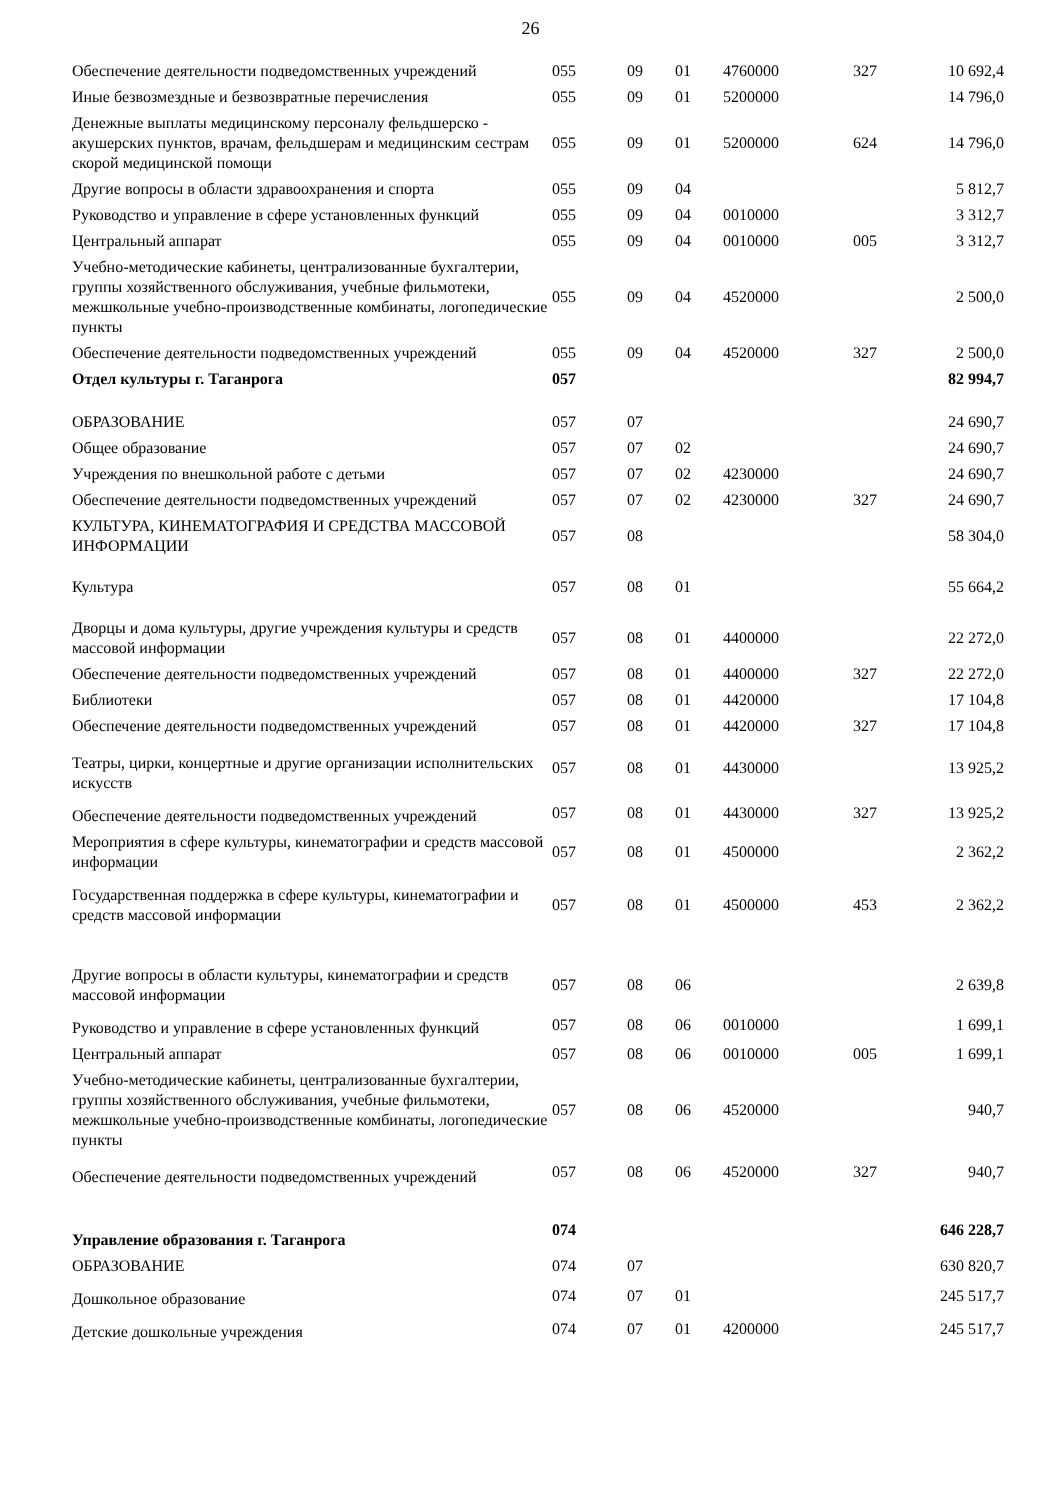26
| Обеспечение деятельности подведомственных учреждений | 055 | 09 | 01 | 4760000 | 327 | 10 692,4 |
| Иные безвозмездные и безвозвратные перечисления | 055 | 09 | 01 | 5200000 | | 14 796,0 |
| Денежные выплаты медицинскому персоналу фельдшерско - акушерских пунктов, врачам, фельдшерам и медицинским сестрам скорой медицинской помощи | 055 | 09 | 01 | 5200000 | 624 | 14 796,0 |
| Другие вопросы в области здравоохранения и спорта | 055 | 09 | 04 | | | 5 812,7 |
| Руководство и управление в сфере установленных функций | 055 | 09 | 04 | 0010000 | | 3 312,7 |
| Центральный аппарат | 055 | 09 | 04 | 0010000 | 005 | 3 312,7 |
| Учебно-методические кабинеты, централизованные бухгалтерии, группы хозяйственного обслуживания, учебные фильмотеки, межшкольные учебно-производственные комбинаты, логопедические пункты | 055 | 09 | 04 | 4520000 | | 2 500,0 |
| Обеспечение деятельности подведомственных учреждений | 055 | 09 | 04 | 4520000 | 327 | 2 500,0 |
| Отдел культуры г. Таганрога | 057 | | | | | 82 994,7 |
| ОБРАЗОВАНИЕ | 057 | 07 | | | | 24 690,7 |
| Общее образование | 057 | 07 | 02 | | | 24 690,7 |
| Учреждения по внешкольной работе с детьми | 057 | 07 | 02 | 4230000 | | 24 690,7 |
| Обеспечение деятельности подведомственных учреждений | 057 | 07 | 02 | 4230000 | 327 | 24 690,7 |
| КУЛЬТУРА, КИНЕМАТОГРАФИЯ И СРЕДСТВА МАССОВОЙ ИНФОРМАЦИИ | 057 | 08 | | | | 58 304,0 |
| Культура | 057 | 08 | 01 | | | 55 664,2 |
| Дворцы и дома культуры, другие учреждения культуры и средств массовой информации | 057 | 08 | 01 | 4400000 | | 22 272,0 |
| Обеспечение деятельности подведомственных учреждений | 057 | 08 | 01 | 4400000 | 327 | 22 272,0 |
| Библиотеки | 057 | 08 | 01 | 4420000 | | 17 104,8 |
| Обеспечение деятельности подведомственных учреждений | 057 | 08 | 01 | 4420000 | 327 | 17 104,8 |
| Театры, цирки, концертные и другие организации исполнительских искусств | 057 | 08 | 01 | 4430000 | | 13 925,2 |
| Обеспечение деятельности подведомственных учреждений | 057 | 08 | 01 | 4430000 | 327 | 13 925,2 |
| Мероприятия в сфере культуры, кинематографии и средств массовой информации | 057 | 08 | 01 | 4500000 | | 2 362,2 |
| Государственная поддержка в сфере культуры, кинематографии и средств массовой информации | 057 | 08 | 01 | 4500000 | 453 | 2 362,2 |
| Другие вопросы в области культуры, кинематографии и средств массовой информации | 057 | 08 | 06 | | | 2 639,8 |
| Руководство и управление в сфере установленных функций | 057 | 08 | 06 | 0010000 | | 1 699,1 |
| Центральный аппарат | 057 | 08 | 06 | 0010000 | 005 | 1 699,1 |
| Учебно-методические кабинеты, централизованные бухгалтерии, группы хозяйственного обслуживания, учебные фильмотеки, межшкольные учебно-производственные комбинаты, логопедические пункты | 057 | 08 | 06 | 4520000 | | 940,7 |
| Обеспечение деятельности подведомственных учреждений | 057 | 08 | 06 | 4520000 | 327 | 940,7 |
| Управление образования г. Таганрога | 074 | | | | | 646 228,7 |
| ОБРАЗОВАНИЕ | 074 | 07 | | | | 630 820,7 |
| Дошкольное образование | 074 | 07 | 01 | | | 245 517,7 |
| Детские дошкольные учреждения | 074 | 07 | 01 | 4200000 | | 245 517,7 |